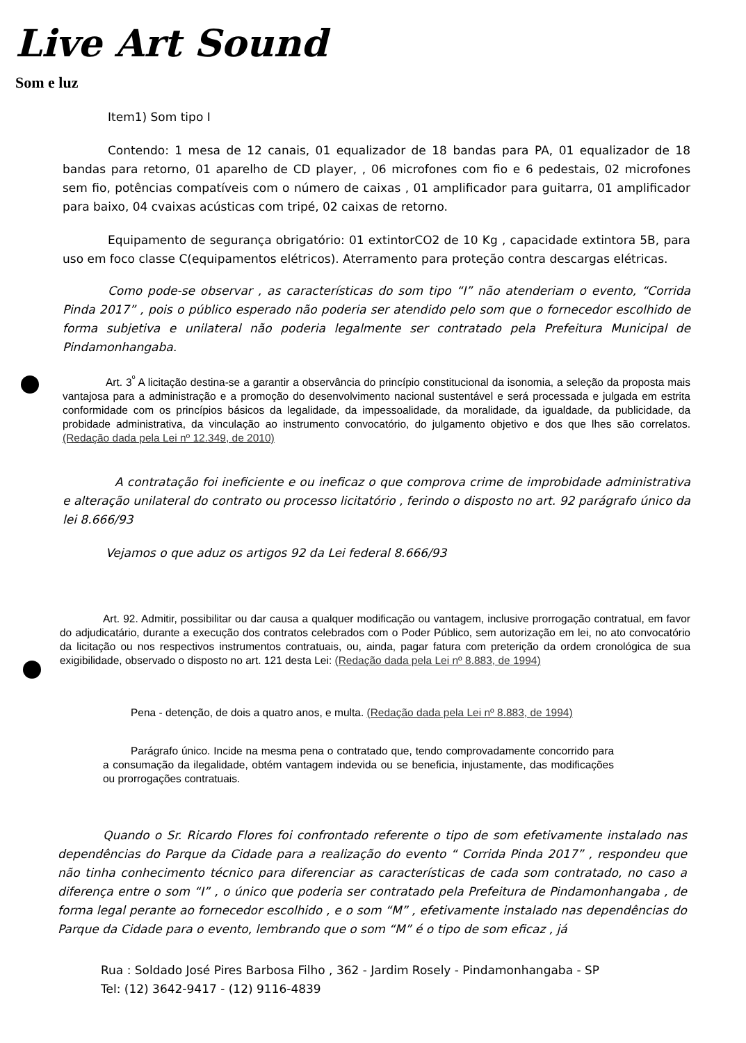Live Art Sound
Som e luz
Item1) Som tipo I
Contendo: 1 mesa de 12 canais, 01 equalizador de 18 bandas para PA, 01 equalizador de 18 bandas para retorno, 01 aparelho de CD player, , 06 microfones com fio e 6 pedestais, 02 microfones sem fio, potências compatíveis com o número de caixas , 01 amplificador para guitarra, 01 amplificador para baixo, 04 cvaixas acústicas com tripé, 02 caixas de retorno.
Equipamento de segurança obrigatório: 01 extintorCO2 de 10 Kg , capacidade extintora 5B, para uso em foco classe C(equipamentos elétricos). Aterramento para proteção contra descargas elétricas.
Como pode-se observar , as características do som tipo “I” não atenderiam o evento, “Corrida Pinda 2017” , pois o público esperado não poderia ser atendido pelo som que o fornecedor escolhido de forma subjetiva e unilateral não poderia legalmente ser contratado pela Prefeitura Municipal de Pindamonhangaba.
Art. 3<sup>º</sup> A licitação destina-se a garantir a observância do princípio constitucional da isonomia, a seleção da proposta mais vantajosa para a administração e a promoção do desenvolvimento nacional sustentável e será processada e julgada em estrita conformidade com os princípios básicos da legalidade, da impessoalidade, da moralidade, da igualdade, da publicidade, da probidade administrativa, da vinculação ao instrumento convocatório, do julgamento objetivo e dos que lhes são correlatos. (Redação dada pela Lei nº 12.349, de 2010)
A contratação foi ineficiente e ou ineficaz o que comprova crime de improbidade administrativa e alteração unilateral do contrato ou processo licitatório , ferindo o disposto no art. 92 parágrafo único da lei 8.666/93
Vejamos o que aduz os artigos 92 da Lei federal 8.666/93
Art. 92. Admitir, possibilitar ou dar causa a qualquer modificação ou vantagem, inclusive prorrogação contratual, em favor do adjudicatário, durante a execução dos contratos celebrados com o Poder Público, sem autorização em lei, no ato convocatório da licitação ou nos respectivos instrumentos contratuais, ou, ainda, pagar fatura com preterição da ordem cronológica de sua exigibilidade, observado o disposto no art. 121 desta Lei: (Redação dada pela Lei nº 8.883, de 1994)
Pena - detenção, de dois a quatro anos, e multa. (Redação dada pela Lei nº 8.883, de 1994)
Parágrafo único. Incide na mesma pena o contratado que, tendo comprovadamente concorrido para a consumação da ilegalidade, obtém vantagem indevida ou se beneficia, injustamente, das modificações ou prorrogações contratuais.
Quando o Sr. Ricardo Flores foi confrontado referente o tipo de som efetivamente instalado nas dependências do Parque da Cidade para a realização do evento “ Corrida Pinda 2017” , respondeu que não tinha conhecimento técnico para diferenciar as características de cada som contratado, no caso a diferença entre o som “I” , o único que poderia ser contratado pela Prefeitura de Pindamonhangaba , de forma legal perante ao fornecedor escolhido , e o som “M” , efetivamente instalado nas dependências do Parque da Cidade para o evento, lembrando que o som “M” é o tipo de som eficaz , já
Rua : Soldado José Pires Barbosa Filho , 362 - Jardim Rosely - Pindamonhangaba - SP
Tel: (12) 3642-9417 - (12) 9116-4839